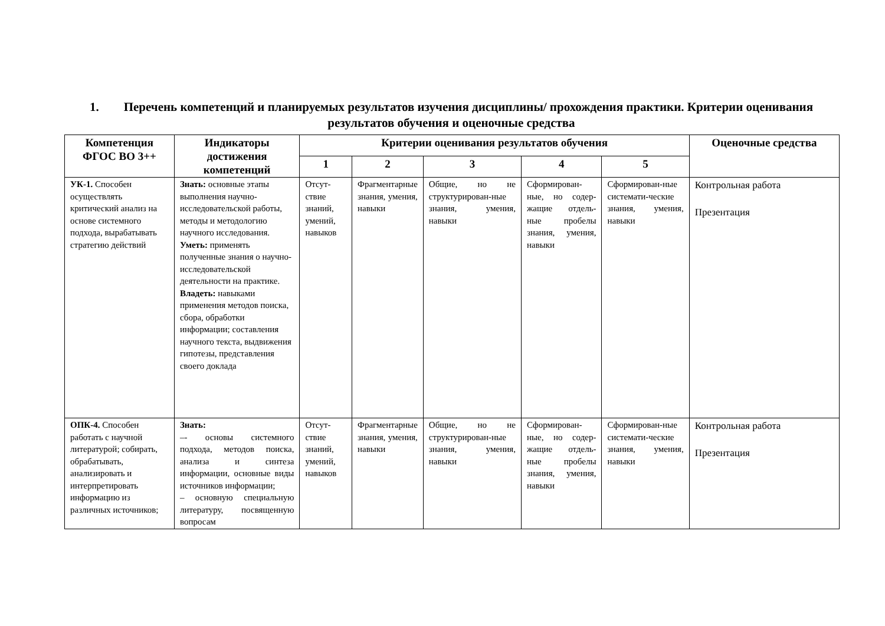1. Перечень компетенций и планируемых результатов изучения дисциплины/ прохождения практики. Критерии оценивания результатов обучения и оценочные средства
| Компетенция ФГОС ВО 3++ | Индикаторы достижения компетенций | Критерии оценивания результатов обучения | | | | | Оценочные средства |
| --- | --- | --- | --- | --- | --- | --- | --- |
| | | 1 | 2 | 3 | 4 | 5 | |
| УК-1. Способен осуществлять критический анализ на основе системного подхода, вырабатывать стратегию действий | Знать: основные этапы выполнения научно-исследовательской работы, методы и методологию научного исследования. Уметь: применять полученные знания о научно-исследовательской деятельности на практике. Владеть: навыками применения методов поиска, сбора, обработки информации; составления научного текста, выдвижения гипотезы, представления своего доклада | Отсут-ствие знаний, умений, навыков | Фрагментарные знания, умения, навыки | Общие, но не структурирован-ные знания, умения, навыки | Сформирован-ные, но содер-жащие отдель-ные пробелы знания, умения, навыки | Сформирован-ные системати-ческие знания, умения, навыки | Контрольная работа Презентация |
| ОПК-4. Способен работать с научной литературой; собирать, обрабатывать, анализировать и интерпретировать информацию из различных источников; | Знать: –- основы системного подхода, методов поиска, анализа и синтеза информации, основные виды источников информации; – основную специальную литературу, посвященную вопросам | Отсут-ствие знаний, умений, навыков | Фрагментарные знания, умения, навыки | Общие, но не структурирован-ные знания, умения, навыки | Сформирован-ные, но содер-жащие отдель-ные пробелы знания, умения, навыки | Сформирован-ные системати-ческие знания, умения, навыки | Контрольная работа Презентация |